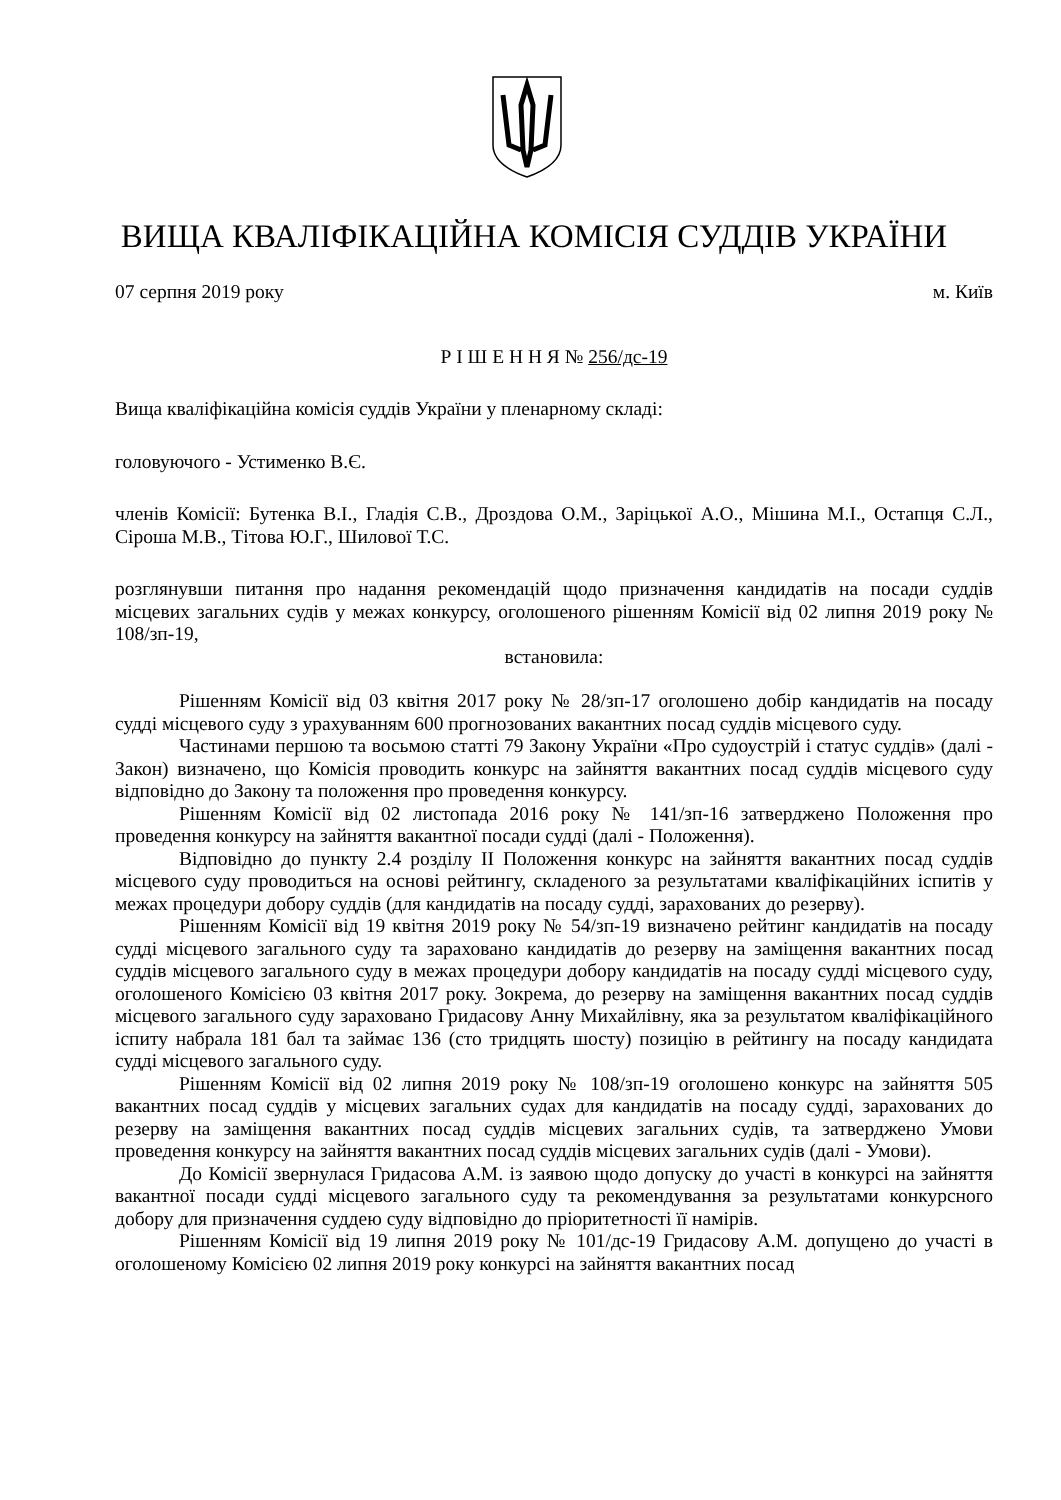ВИЩА КВАЛІФІКАЦІЙНА КОМІСІЯ СУДДІВ УКРАЇНИ
07 серпня 2019 року м. Київ
Р І Ш Е Н Н Я № 256/дс-19
Вища кваліфікаційна комісія суддів України у пленарному складі:
головуючого - Устименко В.Є.
членів Комісії: Бутенка В.І., Гладія С.В., Дроздова О.М., Заріцької А.О., Мішина М.І., Остапця С.Л., Сіроша М.В., Тітова Ю.Г., Шилової Т.С.
розглянувши питання про надання рекомендацій щодо призначення кандидатів на посади суддів місцевих загальних судів у межах конкурсу, оголошеного рішенням Комісії від 02 липня 2019 року № 108/зп-19,
встановила:
Рішенням Комісії від 03 квітня 2017 року № 28/зп-17 оголошено добір кандидатів на посаду судді місцевого суду з урахуванням 600 прогнозованих вакантних посад суддів місцевого суду.
Частинами першою та восьмою статті 79 Закону України «Про судоустрій і статус суддів» (далі - Закон) визначено, що Комісія проводить конкурс на зайняття вакантних посад суддів місцевого суду відповідно до Закону та положення про проведення конкурсу.
Рішенням Комісії від 02 листопада 2016 року № 141/зп-16 затверджено Положення про проведення конкурсу на зайняття вакантної посади судді (далі - Положення).
Відповідно до пункту 2.4 розділу ІІ Положення конкурс на зайняття вакантних посад суддів місцевого суду проводиться на основі рейтингу, складеного за результатами кваліфікаційних іспитів у межах процедури добору суддів (для кандидатів на посаду судді, зарахованих до резерву).
Рішенням Комісії від 19 квітня 2019 року № 54/зп-19 визначено рейтинг кандидатів на посаду судді місцевого загального суду та зараховано кандидатів до резерву на заміщення вакантних посад суддів місцевого загального суду в межах процедури добору кандидатів на посаду судді місцевого суду, оголошеного Комісією 03 квітня 2017 року. Зокрема, до резерву на заміщення вакантних посад суддів місцевого загального суду зараховано Гридасову Анну Михайлівну, яка за результатом кваліфікаційного іспиту набрала 181 бал та займає 136 (сто тридцять шосту) позицію в рейтингу на посаду кандидата судді місцевого загального суду.
Рішенням Комісії від 02 липня 2019 року № 108/зп-19 оголошено конкурс на зайняття 505 вакантних посад суддів у місцевих загальних судах для кандидатів на посаду судді, зарахованих до резерву на заміщення вакантних посад суддів місцевих загальних судів, та затверджено Умови проведення конкурсу на зайняття вакантних посад суддів місцевих загальних судів (далі - Умови).
До Комісії звернулася Гридасова А.М. із заявою щодо допуску до участі в конкурсі на зайняття вакантної посади судді місцевого загального суду та рекомендування за результатами конкурсного добору для призначення суддею суду відповідно до пріоритетності її намірів.
Рішенням Комісії від 19 липня 2019 року № 101/дс-19 Гридасову А.М. допущено до участі в оголошеному Комісією 02 липня 2019 року конкурсі на зайняття вакантних посад